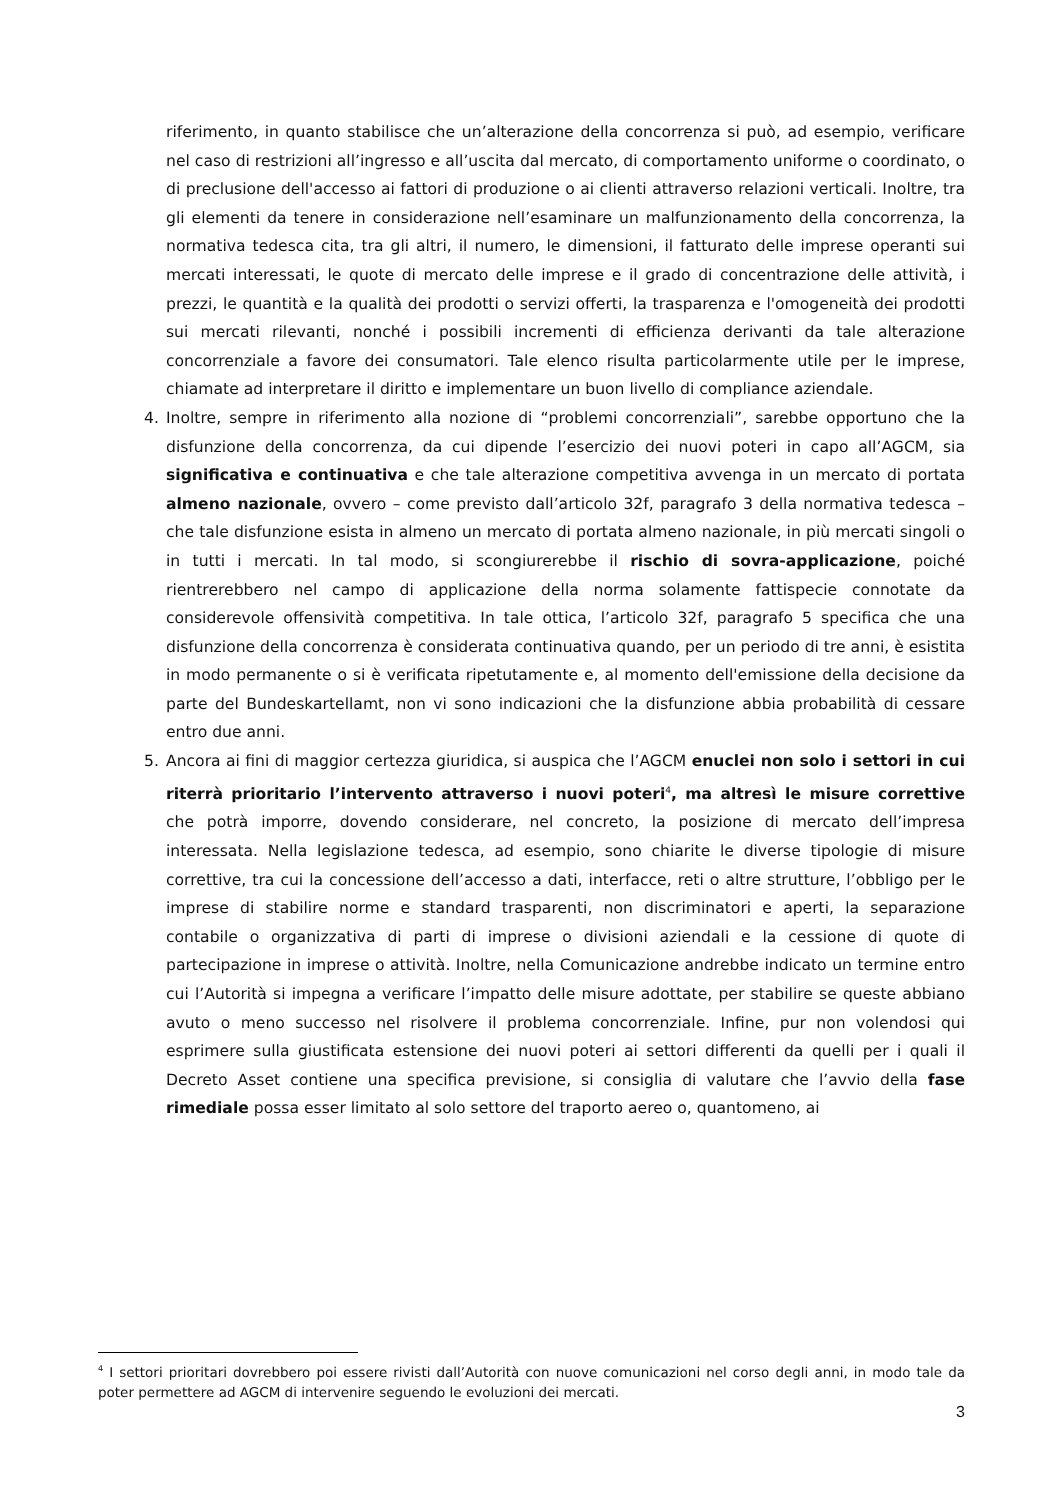riferimento, in quanto stabilisce che un’alterazione della concorrenza si può, ad esempio, verificare nel caso di restrizioni all’ingresso e all’uscita dal mercato, di comportamento uniforme o coordinato, o di preclusione dell'accesso ai fattori di produzione o ai clienti attraverso relazioni verticali. Inoltre, tra gli elementi da tenere in considerazione nell’esaminare un malfunzionamento della concorrenza, la normativa tedesca cita, tra gli altri, il numero, le dimensioni, il fatturato delle imprese operanti sui mercati interessati, le quote di mercato delle imprese e il grado di concentrazione delle attività, i prezzi, le quantità e la qualità dei prodotti o servizi offerti, la trasparenza e l'omogeneità dei prodotti sui mercati rilevanti, nonché i possibili incrementi di efficienza derivanti da tale alterazione concorrenziale a favore dei consumatori. Tale elenco risulta particolarmente utile per le imprese, chiamate ad interpretare il diritto e implementare un buon livello di compliance aziendale.
4. Inoltre, sempre in riferimento alla nozione di “problemi concorrenziali”, sarebbe opportuno che la disfunzione della concorrenza, da cui dipende l’esercizio dei nuovi poteri in capo all’AGCM, sia significativa e continuativa e che tale alterazione competitiva avvenga in un mercato di portata almeno nazionale, ovvero – come previsto dall’articolo 32f, paragrafo 3 della normativa tedesca – che tale disfunzione esista in almeno un mercato di portata almeno nazionale, in più mercati singoli o in tutti i mercati. In tal modo, si scongiurerebbe il rischio di sovra-applicazione, poiché rientrerebbero nel campo di applicazione della norma solamente fattispecie connotate da considerevole offensività competitiva. In tale ottica, l’articolo 32f, paragrafo 5 specifica che una disfunzione della concorrenza è considerata continuativa quando, per un periodo di tre anni, è esistita in modo permanente o si è verificata ripetutamente e, al momento dell'emissione della decisione da parte del Bundeskartellamt, non vi sono indicazioni che la disfunzione abbia probabilità di cessare entro due anni.
5. Ancora ai fini di maggior certezza giuridica, si auspica che l’AGCM enuclei non solo i settori in cui riterrà prioritario l’intervento attraverso i nuovi poteri<sup>4</sup>, ma altresì le misure correttive che potrà imporre, dovendo considerare, nel concreto, la posizione di mercato dell’impresa interessata. Nella legislazione tedesca, ad esempio, sono chiarite le diverse tipologie di misure correttive, tra cui la concessione dell’accesso a dati, interfacce, reti o altre strutture, l’obbligo per le imprese di stabilire norme e standard trasparenti, non discriminatori e aperti, la separazione contabile o organizzativa di parti di imprese o divisioni aziendali e la cessione di quote di partecipazione in imprese o attività. Inoltre, nella Comunicazione andrebbe indicato un termine entro cui l’Autorità si impegna a verificare l’impatto delle misure adottate, per stabilire se queste abbiano avuto o meno successo nel risolvere il problema concorrenziale. Infine, pur non volendosi qui esprimere sulla giustificata estensione dei nuovi poteri ai settori differenti da quelli per i quali il Decreto Asset contiene una specifica previsione, si consiglia di valutare che l’avvio della fase rimediale possa esser limitato al solo settore del traporto aereo o, quantomeno, ai
<sup>4</sup> I settori prioritari dovrebbero poi essere rivisti dall’Autorità con nuove comunicazioni nel corso degli anni, in modo tale da poter permettere ad AGCM di intervenire seguendo le evoluzioni dei mercati.
3